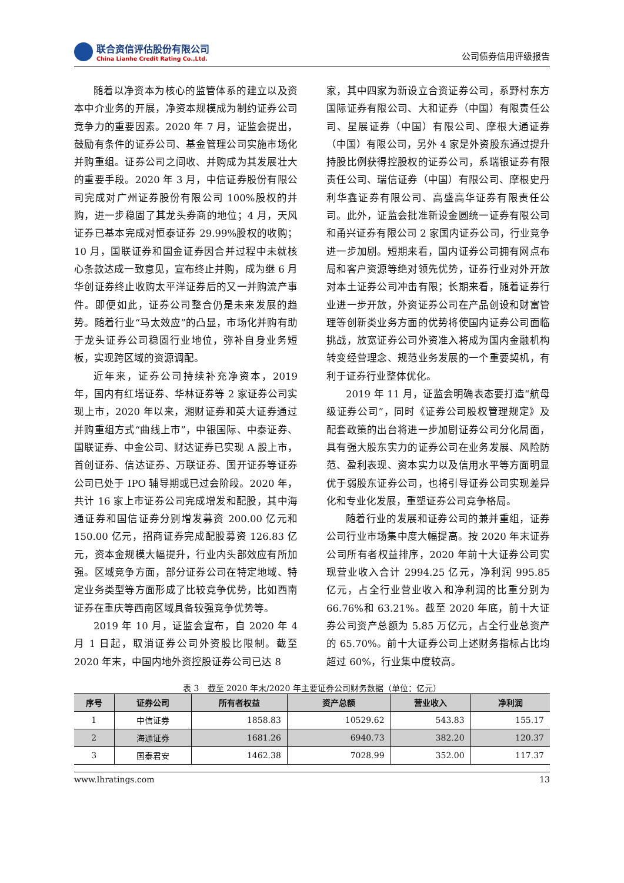联合资信评估股份有限公司
China Lianhe Credit Rating Co.,Ltd.
公司债券信用评级报告
随着以净资本为核心的监管体系的建立以及资本中介业务的开展，净资本规模成为制约证券公司竞争力的重要因素。2020 年 7 月，证监会提出，鼓励有条件的证券公司、基金管理公司实施市场化并购重组。证券公司之间收、并购成为其发展壮大的重要手段。2020 年 3 月，中信证券股份有限公司完成对广州证券股份有限公司 100%股权的并购，进一步稳固了其龙头券商的地位；4 月，天风证券已基本完成对恒泰证券 29.99%股权的收购；10 月，国联证券和国金证券因合并过程中未就核心条款达成一致意见，宣布终止并购，成为继 6 月华创证券终止收购太平洋证券后的又一并购流产事件。即便如此，证券公司整合仍是未来发展的趋势。随着行业“马太效应”的凸显，市场化并购有助于龙头证券公司稳固行业地位，弥补自身业务短板，实现跨区域的资源调配。
近年来，证券公司持续补充净资本，2019 年，国内有红塔证券、华林证券等 2 家证券公司实现上市，2020 年以来，湘财证券和英大证券通过并购重组方式“曲线上市”，中银国际、中泰证券、国联证券、中金公司、财达证券已实现 A 股上市，首创证券、信达证券、万联证券、国开证券等证券公司已处于 IPO 辅导期或已过会阶段。2020 年，共计 16 家上市证券公司完成增发和配股，其中海通证券和国信证券分别增发募资 200.00 亿元和 150.00 亿元，招商证券完成配股募资 126.83 亿元，资本金规模大幅提升，行业内头部效应有所加强。区域竞争方面，部分证券公司在特定地域、特定业务类型等方面形成了比较竞争优势，比如西南证券在重庆等西南区域具备较强竞争优势等。
2019 年 10 月，证监会宣布，自 2020 年 4 月 1 日起，取消证券公司外资股比限制。截至 2020 年末，中国内地外资控股证券公司已达 8
家，其中四家为新设立合资证券公司，系野村东方国际证券有限公司、大和证券（中国）有限责任公司、星展证券（中国）有限公司、摩根大通证券（中国）有限公司，另外 4 家是外资股东通过提升持股比例获得控股权的证券公司，系瑞银证券有限责任公司、瑞信证券（中国）有限公司、摩根史丹利华鑫证券有限公司、高盛高华证券有限责任公司。此外，证监会批准新设金圆统一证券有限公司和甬兴证券有限公司 2 家国内证券公司，行业竞争进一步加剧。短期来看，国内证券公司拥有网点布局和客户资源等绝对领先优势，证券行业对外开放对本土证券公司冲击有限；长期来看，随着证券行业进一步开放，外资证券公司在产品创设和财富管理等创新类业务方面的优势将使国内证券公司面临挑战，放宽证券公司外资准入将成为国内金融机构转变经营理念、规范业务发展的一个重要契机，有利于证券行业整体优化。
2019 年 11 月，证监会明确表态要打造“航母级证券公司”，同时《证券公司股权管理规定》及配套政策的出台将进一步加剧证券公司分化局面，具有强大股东实力的证券公司在业务发展、风险防范、盈利表现、资本实力以及信用水平等方面明显优于弱股东证券公司，也将引导证券公司实现差异化和专业化发展，重塑证券公司竞争格局。
随着行业的发展和证券公司的兼并重组，证券公司行业市场集中度大幅提高。按 2020 年末证券公司所有者权益排序，2020 年前十大证券公司实现营业收入合计 2994.25 亿元，净利润 995.85 亿元，占全行业营业收入和净利润的比重分别为 66.76%和 63.21%。截至 2020 年底，前十大证券公司资产总额为 5.85 万亿元，占全行业总资产的 65.70%。前十大证券公司上述财务指标占比均超过 60%，行业集中度较高。
表 3　截至 2020 年末/2020 年主要证券公司财务数据（单位：亿元）
| 序号 | 证券公司 | 所有者权益 | 资产总额 | 营业收入 | 净利润 |
| --- | --- | --- | --- | --- | --- |
| 1 | 中信证券 | 1858.83 | 10529.62 | 543.83 | 155.17 |
| 2 | 海通证券 | 1681.26 | 6940.73 | 382.20 | 120.37 |
| 3 | 国泰君安 | 1462.38 | 7028.99 | 352.00 | 117.37 |
www.lhratings.com 13